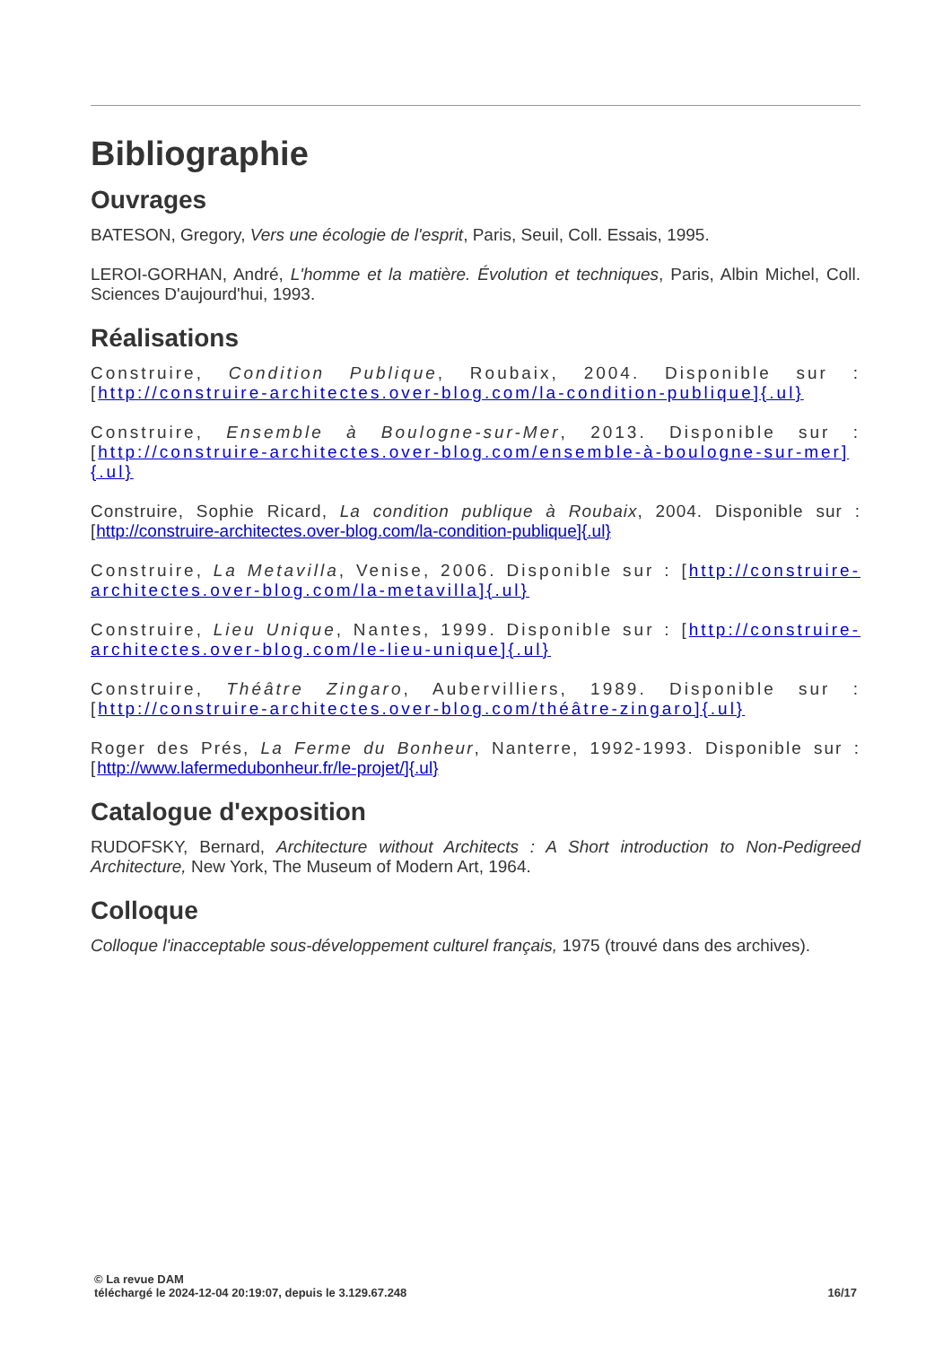Bibliographie
Ouvrages
BATESON, Gregory, Vers une écologie de l'esprit, Paris, Seuil, Coll. Essais, 1995.
LEROI-GORHAN, André, L'homme et la matière. Évolution et techniques, Paris, Albin Michel, Coll. Sciences D'aujourd'hui, 1993.
Réalisations
Construire, Condition Publique, Roubaix, 2004. Disponible sur : [http://construire-architectes.over-blog.com/la-condition-publique]{.ul}
Construire, Ensemble à Boulogne-sur-Mer, 2013. Disponible sur : [http://construire-architectes.over-blog.com/ensemble-à-boulogne-sur-mer]{.ul}
Construire, Sophie Ricard, La condition publique à Roubaix, 2004. Disponible sur : [http://construire-architectes.over-blog.com/la-condition-publique]{.ul}
Construire, La Metavilla, Venise, 2006. Disponible sur : [http://construire-architectes.over-blog.com/la-metavilla]{.ul}
Construire, Lieu Unique, Nantes, 1999. Disponible sur : [http://construire-architectes.over-blog.com/le-lieu-unique]{.ul}
Construire, Théâtre Zingaro, Aubervilliers, 1989. Disponible sur : [http://construire-architectes.over-blog.com/théâtre-zingaro]{.ul}
Roger des Prés, La Ferme du Bonheur, Nanterre, 1992-1993. Disponible sur : [http://www.lafermedubonheur.fr/le-projet/]{.ul}
Catalogue d'exposition
RUDOFSKY, Bernard, Architecture without Architects : A Short introduction to Non-Pedigreed Architecture, New York, The Museum of Modern Art, 1964.
Colloque
Colloque l'inacceptable sous-développement culturel français, 1975 (trouvé dans des archives).
© La revue DAM
téléchargé le 2024-12-04 20:19:07, depuis le 3.129.67.248
16/17